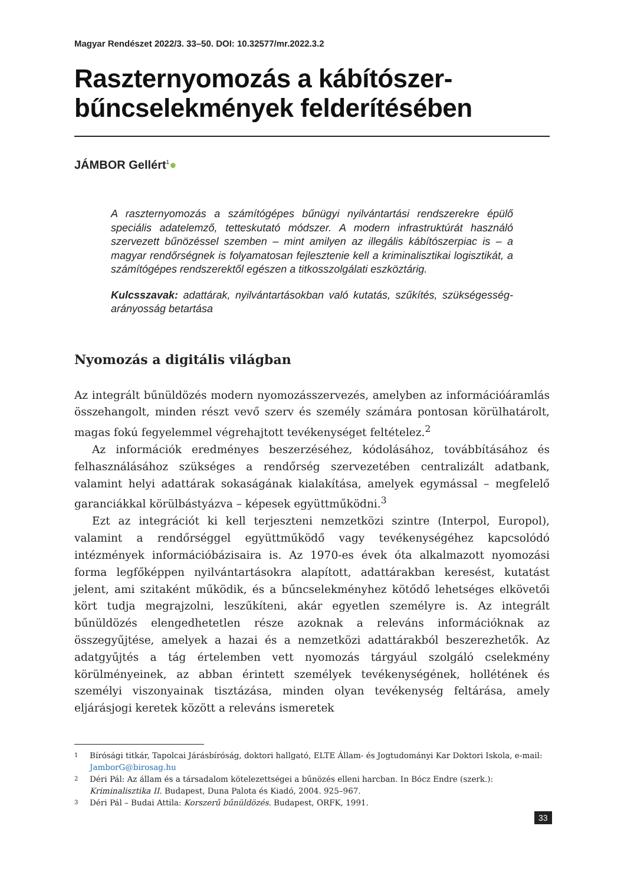Magyar Rendészet 2022/3. 33–50. DOI: 10.32577/mr.2022.3.2
Raszternyomozás a kábítószer-bűncselekmények felderítésében
JÁMBOR Gellért<sup>1</sup>●
A raszternyomozás a számítógépes bűnügyi nyilvántartási rendszerekre épülő speciális adatelemző, tetteskutató módszer. A modern infrastruktúrát használó szervezett bűnözéssel szemben – mint amilyen az illegális kábítószerpiac is – a magyar rendőrségnek is folyamatosan fejlesztenie kell a kriminalisztikai logisztikát, a számítógépes rendszerektől egészen a titkosszolgálati eszköztárig.
Kulcsszavak: adattárak, nyilvántartásokban való kutatás, szűkítés, szükségesség-arányosság betartása
Nyomozás a digitális világban
Az integrált bűnüldözés modern nyomozásszervezés, amelyben az információáramlás összehangolt, minden részt vevő szerv és személy számára pontosan körülhatárolt, magas fokú fegyelemmel végrehajtott tevékenységet feltételez.<sup>2</sup>
Az információk eredményes beszerzéséhez, kódolásához, továbbításához és felhasználásához szükséges a rendőrség szervezetében centralizált adatbank, valamint helyi adattárak sokaságának kialakítása, amelyek egymással – megfelelő garanciákkal körülbástyázva – képesek együttműködni.<sup>3</sup>
Ezt az integrációt ki kell terjeszteni nemzetközi szintre (Interpol, Europol), valamint a rendőrséggel együttműködő vagy tevékenységéhez kapcsolódó intézmények információbázisaira is. Az 1970-es évek óta alkalmazott nyomozási forma legfőképpen nyilvántartásokra alapított, adattárakban keresést, kutatást jelent, ami szitaként működik, és a bűncselekményhez kötődő lehetséges elkövetői kört tudja megrajzolni, leszűkíteni, akár egyetlen személyre is. Az integrált bűnüldözés elengedhetetlen része azoknak a releváns információknak az összegyűjtése, amelyek a hazai és a nemzetközi adattárakból beszerezhetők. Az adatgyűjtés a tág értelemben vett nyomozás tárgyául szolgáló cselekmény körülményeinek, az abban érintett személyek tevékenységének, hollétének és személyi viszonyainak tisztázása, minden olyan tevékenység feltárása, amely eljárásjogi keretek között a releváns ismeretek
1 Bírósági titkár, Tapolcai Járásbíróság, doktori hallgató, ELTE Állam- és Jogtudományi Kar Doktori Iskola, e-mail: JamborG@birosag.hu
2 Déri Pál: Az állam és a társadalom kötelezettségei a bűnözés elleni harcban. In Bócz Endre (szerk.): Kriminalisztika II. Budapest, Duna Palota és Kiadó, 2004. 925–967.
3 Déri Pál – Budai Attila: Korszerű bűnüldözés. Budapest, ORFK, 1991.
33